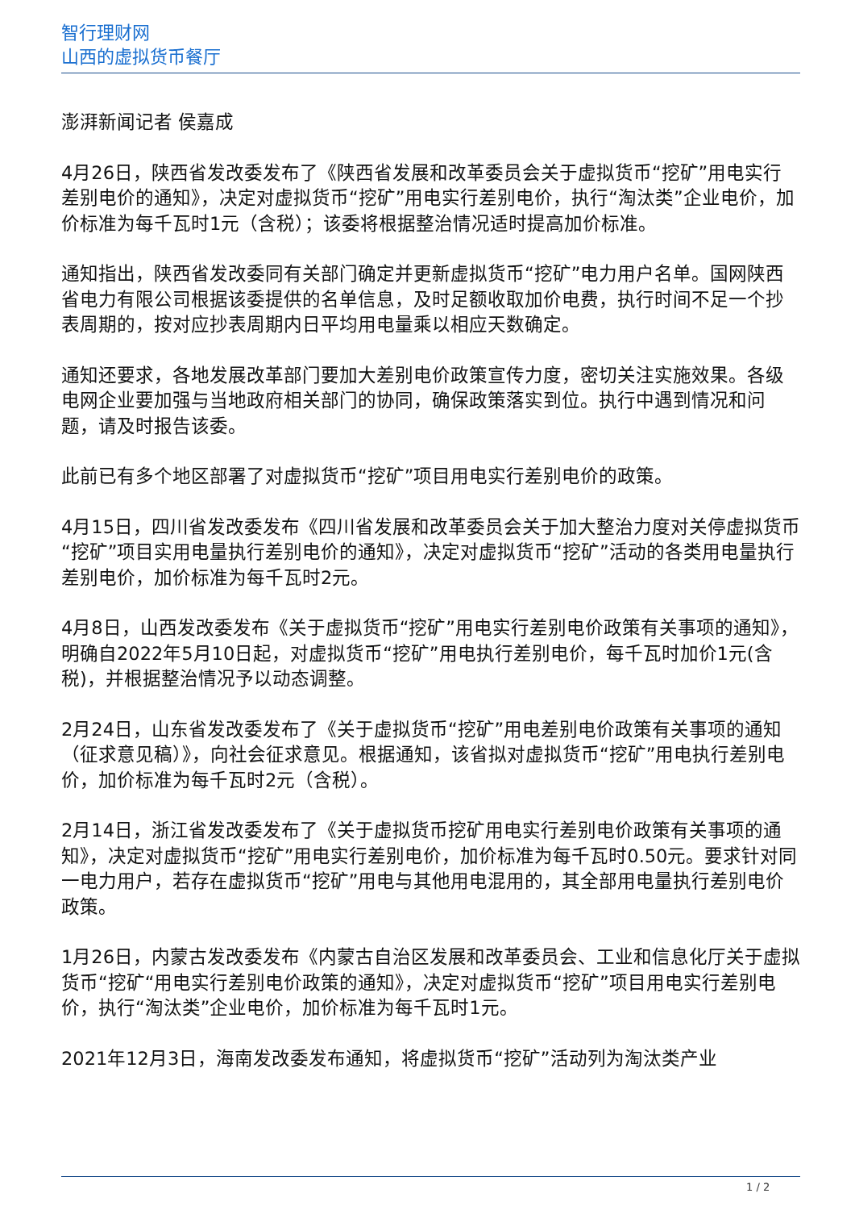智行理财网
山西的虚拟货币餐厅
澎湃新闻记者 侯嘉成
4月26日，陕西省发改委发布了《陕西省发展和改革委员会关于虚拟货币“挖矿”用电实行差别电价的通知》，决定对虚拟货币“挖矿”用电实行差别电价，执行“淘汰类”企业电价，加价标准为每千瓦时1元（含税）；该委将根据整治情况适时提高加价标准。
通知指出，陕西省发改委同有关部门确定并更新虚拟货币“挖矿”电力用户名单。国网陕西省电力有限公司根据该委提供的名单信息，及时足额收取加价电费，执行时间不足一个抄表周期的，按对应抄表周期内日平均用电量乘以相应天数确定。
通知还要求，各地发展改革部门要加大差别电价政策宣传力度，密切关注实施效果。各级电网企业要加强与当地政府相关部门的协同，确保政策落实到位。执行中遇到情况和问题，请及时报告该委。
此前已有多个地区部署了对虚拟货币“挖矿”项目用电实行差别电价的政策。
4月15日，四川省发改委发布《四川省发展和改革委员会关于加大整治力度对关停虚拟货币“挖矿”项目实用电量执行差别电价的通知》，决定对虚拟货币“挖矿”活动的各类用电量执行差别电价，加价标准为每千瓦时2元。
4月8日，山西发改委发布《关于虚拟货币“挖矿”用电实行差别电价政策有关事项的通知》，明确自2022年5月10日起，对虚拟货币“挖矿”用电执行差别电价，每千瓦时加价1元(含税)，并根据整治情况予以动态调整。
2月24日，山东省发改委发布了《关于虚拟货币“挖矿”用电差别电价政策有关事项的通知（征求意见稿）》，向社会征求意见。根据通知，该省拟对虚拟货币“挖矿”用电执行差别电价，加价标准为每千瓦时2元（含税）。
2月14日，浙江省发改委发布了《关于虚拟货币挖矿用电实行差别电价政策有关事项的通知》，决定对虚拟货币“挖矿”用电实行差别电价，加价标准为每千瓦时0.50元。要求针对同一电力用户，若存在虚拟货币“挖矿”用电与其他用电混用的，其全部用电量执行差别电价政策。
1月26日，内蒙古发改委发布《内蒙古自治区发展和改革委员会、工业和信息化厅关于虚拟货币“挖矿“用电实行差别电价政策的通知》，决定对虚拟货币“挖矿”项目用电实行差别电价，执行“淘汰类”企业电价，加价标准为每千瓦时1元。
2021年12月3日，海南发改委发布通知，将虚拟货币“挖矿”活动列为淘汰类产业
1 / 2